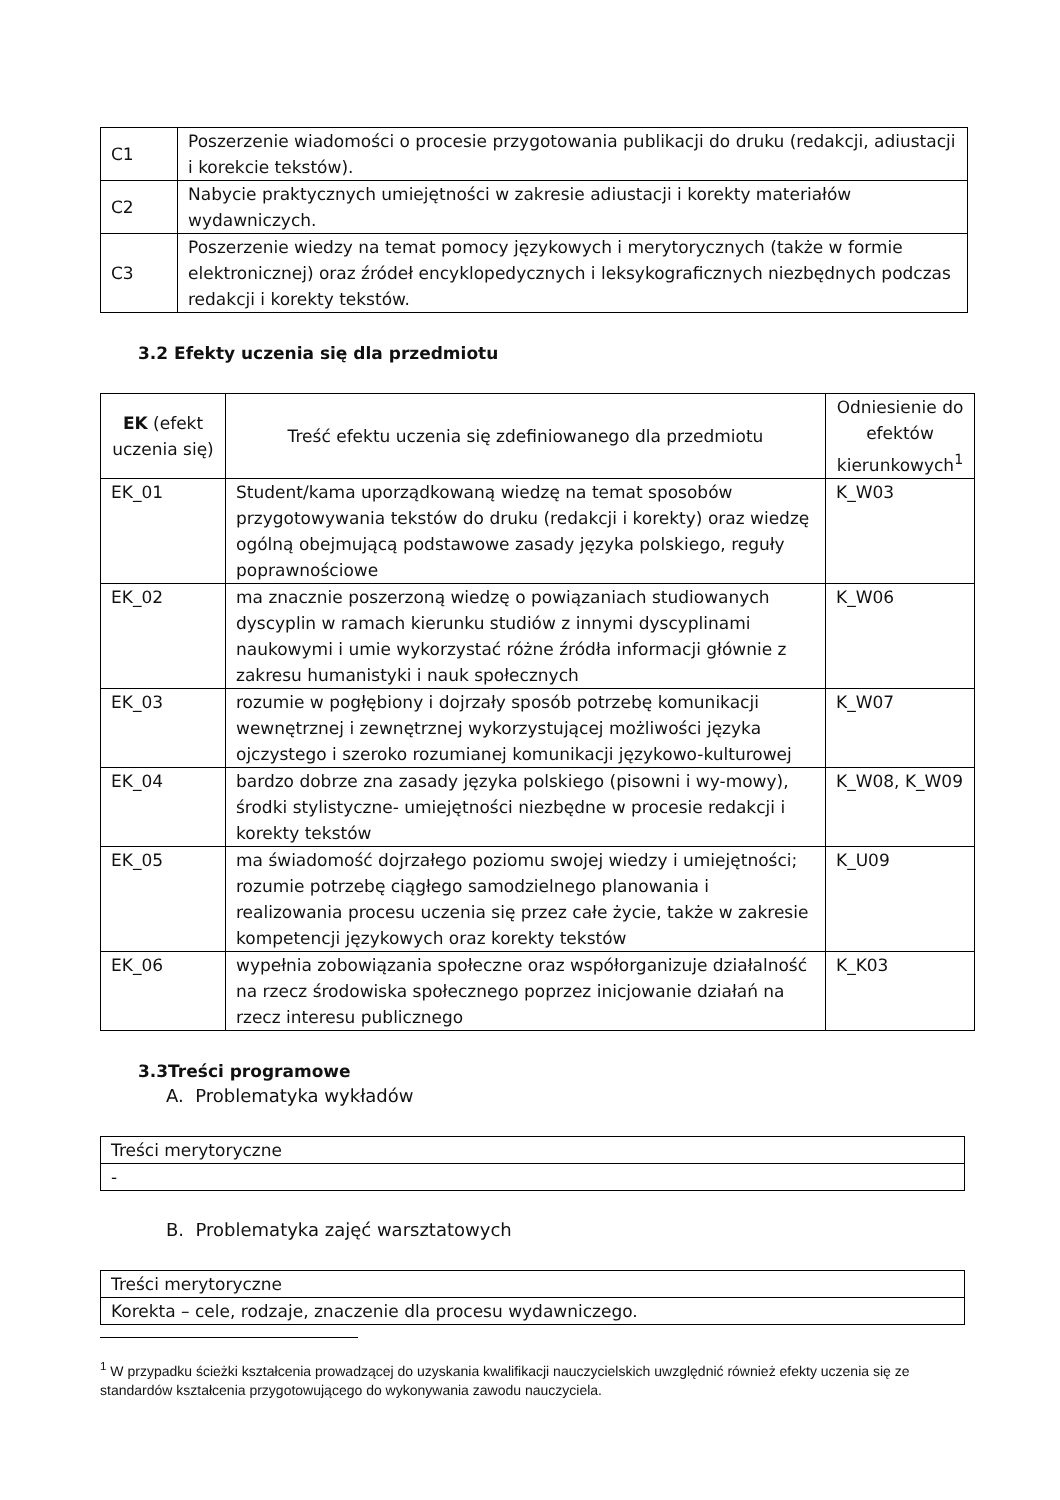| C1 | Poszerzenie wiadomości o procesie przygotowania publikacji do druku (redakcji, adiustacji i korekcie tekstów). |
| C2 | Nabycie praktycznych umiejętności w zakresie adiustacji i korekty materiałów wydawniczych. |
| C3 | Poszerzenie wiedzy na temat pomocy językowych i merytorycznych (także w formie elektronicznej) oraz źródeł encyklopedycznych i leksykograficznych niezbędnych podczas redakcji i korekty tekstów. |
3.2 Efekty uczenia się dla przedmiotu
| EK (efekt uczenia się) | Treść efektu uczenia się zdefiniowanego dla przedmiotu | Odniesienie do efektów kierunkowych<sup>1</sup> |
| --- | --- | --- |
| EK_01 | Student/kama uporządkowaną wiedzę na temat sposobów przygotowywania tekstów do druku (redakcji i korekty) oraz wiedzę ogólną obejmującą podstawowe zasady języka polskiego, reguły poprawnościowe | K_W03 |
| EK_02 | ma znacznie poszerzoną wiedzę o powiązaniach studiowanych dyscyplin w ramach kierunku studiów z innymi dyscyplinami naukowymi i umie wykorzystać różne źródła informacji głównie z zakresu humanistyki i nauk społecznych | K_W06 |
| EK_03 | rozumie w pogłębiony i dojrzały sposób potrzebę komunikacji wewnętrznej i zewnętrznej wykorzystującej możliwości języka ojczystego i szeroko rozumianej komunikacji językowo-kulturowej | K_W07 |
| EK_04 | bardzo dobrze zna zasady języka polskiego (pisowni i wy-mowy), środki stylistyczne- umiejętności niezbędne w procesie redakcji i korekty tekstów | K_W08, K_W09 |
| EK_05 | ma świadomość dojrzałego poziomu swojej wiedzy i umiejętności; rozumie potrzebę ciągłego samodzielnego planowania i realizowania procesu uczenia się przez całe życie, także w zakresie kompetencji językowych oraz korekty tekstów | K_U09 |
| EK_06 | wypełnia zobowiązania społeczne oraz współorganizuje działalność na rzecz środowiska społecznego poprzez inicjowanie działań na rzecz interesu publicznego | K_K03 |
3.3Treści programowe
A. Problematyka wykładów
| Treści merytoryczne |
| - |
B. Problematyka zajęć warsztatowych
| Treści merytoryczne |
| Korekta – cele, rodzaje, znaczenie dla procesu wydawniczego. |
<sup>1</sup> W przypadku ścieżki kształcenia prowadzącej do uzyskania kwalifikacji nauczycielskich uwzględnić również efekty uczenia się ze standardów kształcenia przygotowującego do wykonywania zawodu nauczyciela.